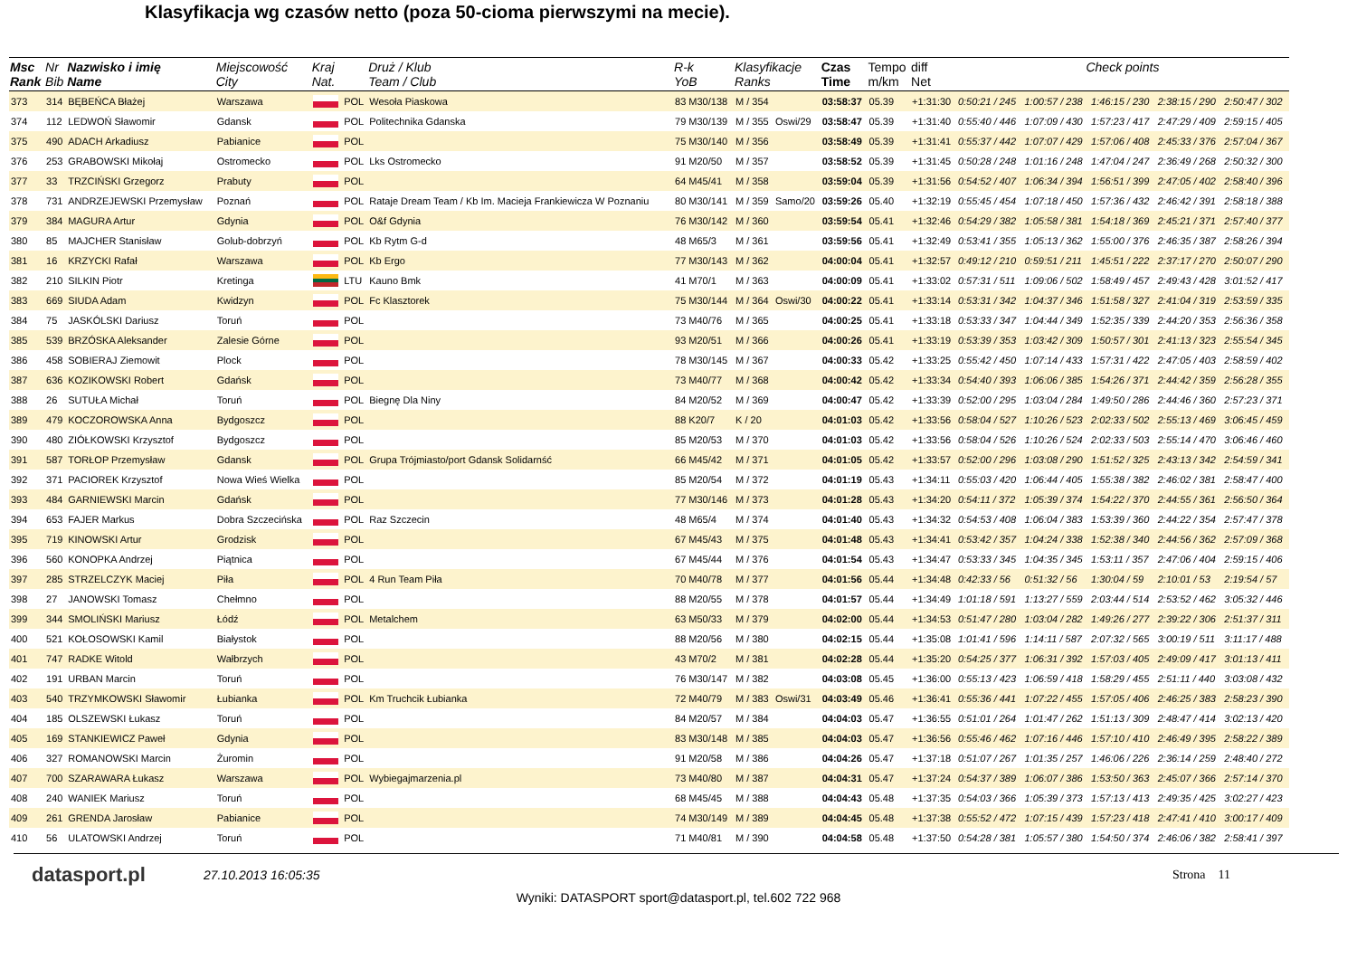Klasyfikacja wg czasów netto (poza 50-cioma pierwszymi na mecie).
| Msc Rank | Nr Bib | Nazwisko i imię Name | Miejscowość City | Kraj Nat. | | Druż / Klub Team / Club | R-k YoB | Klasyfikacje Ranks | | Czas Time | Tempo m/km | diff Net | Check points | | | | |
| --- | --- | --- | --- | --- | --- | --- | --- | --- | --- | --- | --- | --- | --- | --- | --- | --- | --- |
| 373 | 314 | BĘBEŃCA Błażej | Warszawa | | POL | Wesoła Piaskowa | 83 M30/138 | M / 354 | | 03:58:37 | 05.39 | +1:31:30 | 0:50:21 / 245 | 1:00:57 / 238 | 1:46:15 / 230 | 2:38:15 / 290 | 2:50:47 / 302 |
| 374 | 112 | LEDWOŃ Sławomir | Gdansk | | POL | Politechnika Gdanska | 79 M30/139 | M / 355 | Oswi/29 | 03:58:47 | 05.39 | +1:31:40 | 0:55:40 / 446 | 1:07:09 / 430 | 1:57:23 / 417 | 2:47:29 / 409 | 2:59:15 / 405 |
| 375 | 490 | ADACH Arkadiusz | Pabianice | | POL | | 75 M30/140 | M / 356 | | 03:58:49 | 05.39 | +1:31:41 | 0:55:37 / 442 | 1:07:07 / 429 | 1:57:06 / 408 | 2:45:33 / 376 | 2:57:04 / 367 |
| 376 | 253 | GRABOWSKI Mikołaj | Ostromecko | | POL | Lks Ostromecko | 91 M20/50 | M / 357 | | 03:58:52 | 05.39 | +1:31:45 | 0:50:28 / 248 | 1:01:16 / 248 | 1:47:04 / 247 | 2:36:49 / 268 | 2:50:32 / 300 |
| 377 | 33 | TRZCIŃSKI Grzegorz | Prabuty | | POL | | 64 M45/41 | M / 358 | | 03:59:04 | 05.39 | +1:31:56 | 0:54:52 / 407 | 1:06:34 / 394 | 1:56:51 / 399 | 2:47:05 / 402 | 2:58:40 / 396 |
| 378 | 731 | ANDRZEJEWSKI Przemysław | Poznań | | POL | Rataje Dream Team / Kb Im. Macieja Frankiewicza W Poznaniu | 80 M30/141 | M / 359 | Samo/20 | 03:59:26 | 05.40 | +1:32:19 | 0:55:45 / 454 | 1:07:18 / 450 | 1:57:36 / 432 | 2:46:42 / 391 | 2:58:18 / 388 |
| 379 | 384 | MAGURA Artur | Gdynia | | POL | O&f Gdynia | 76 M30/142 | M / 360 | | 03:59:54 | 05.41 | +1:32:46 | 0:54:29 / 382 | 1:05:58 / 381 | 1:54:18 / 369 | 2:45:21 / 371 | 2:57:40 / 377 |
| 380 | 85 | MAJCHER Stanisław | Golub-dobrzyń | | POL | Kb Rytm G-d | 48 M65/3 | M / 361 | | 03:59:56 | 05.41 | +1:32:49 | 0:53:41 / 355 | 1:05:13 / 362 | 1:55:00 / 376 | 2:46:35 / 387 | 2:58:26 / 394 |
| 381 | 16 | KRZYCKI Rafał | Warszawa | | POL | Kb Ergo | 77 M30/143 | M / 362 | | 04:00:04 | 05.41 | +1:32:57 | 0:49:12 / 210 | 0:59:51 / 211 | 1:45:51 / 222 | 2:37:17 / 270 | 2:50:07 / 290 |
| 382 | 210 | SILKIN Piotr | Kretinga | | LTU | Kauno Bmk | 41 M70/1 | M / 363 | | 04:00:09 | 05.41 | +1:33:02 | 0:57:31 / 511 | 1:09:06 / 502 | 1:58:49 / 457 | 2:49:43 / 428 | 3:01:52 / 417 |
| 383 | 669 | SIUDA Adam | Kwidzyn | | POL | Fc Klasztorek | 75 M30/144 | M / 364 | Oswi/30 | 04:00:22 | 05.41 | +1:33:14 | 0:53:31 / 342 | 1:04:37 / 346 | 1:51:58 / 327 | 2:41:04 / 319 | 2:53:59 / 335 |
| 384 | 75 | JASKÓLSKI Dariusz | Toruń | | POL | | 73 M40/76 | M / 365 | | 04:00:25 | 05.41 | +1:33:18 | 0:53:33 / 347 | 1:04:44 / 349 | 1:52:35 / 339 | 2:44:20 / 353 | 2:56:36 / 358 |
| 385 | 539 | BRZÓSKA Aleksander | Zalesie Górne | | POL | | 93 M20/51 | M / 366 | | 04:00:26 | 05.41 | +1:33:19 | 0:53:39 / 353 | 1:03:42 / 309 | 1:50:57 / 301 | 2:41:13 / 323 | 2:55:54 / 345 |
| 386 | 458 | SOBIERAJ Ziemowit | Plock | | POL | | 78 M30/145 | M / 367 | | 04:00:33 | 05.42 | +1:33:25 | 0:55:42 / 450 | 1:07:14 / 433 | 1:57:31 / 422 | 2:47:05 / 403 | 2:58:59 / 402 |
| 387 | 636 | KOZIKOWSKI Robert | Gdańsk | | POL | | 73 M40/77 | M / 368 | | 04:00:42 | 05.42 | +1:33:34 | 0:54:40 / 393 | 1:06:06 / 385 | 1:54:26 / 371 | 2:44:42 / 359 | 2:56:28 / 355 |
| 388 | 26 | SUTUŁA Michał | Toruń | | POL | Biegnę Dla Niny | 84 M20/52 | M / 369 | | 04:00:47 | 05.42 | +1:33:39 | 0:52:00 / 295 | 1:03:04 / 284 | 1:49:50 / 286 | 2:44:46 / 360 | 2:57:23 / 371 |
| 389 | 479 | KOCZOROWSKA Anna | Bydgoszcz | | POL | | 88 K20/7 | K / 20 | | 04:01:03 | 05.42 | +1:33:56 | 0:58:04 / 527 | 1:10:26 / 523 | 2:02:33 / 502 | 2:55:13 / 469 | 3:06:45 / 459 |
| 390 | 480 | ZIÓŁKOWSKI Krzysztof | Bydgoszcz | | POL | | 85 M20/53 | M / 370 | | 04:01:03 | 05.42 | +1:33:56 | 0:58:04 / 526 | 1:10:26 / 524 | 2:02:33 / 503 | 2:55:14 / 470 | 3:06:46 / 460 |
| 391 | 587 | TORŁOP Przemysław | Gdansk | | POL | Grupa Trójmiasto/port Gdansk Solidarnść | 66 M45/42 | M / 371 | | 04:01:05 | 05.42 | +1:33:57 | 0:52:00 / 296 | 1:03:08 / 290 | 1:51:52 / 325 | 2:43:13 / 342 | 2:54:59 / 341 |
| 392 | 371 | PACIOREK Krzysztof | Nowa Wieś Wielka | | POL | | 85 M20/54 | M / 372 | | 04:01:19 | 05.43 | +1:34:11 | 0:55:03 / 420 | 1:06:44 / 405 | 1:55:38 / 382 | 2:46:02 / 381 | 2:58:47 / 400 |
| 393 | 484 | GARNIEWSKI Marcin | Gdańsk | | POL | | 77 M30/146 | M / 373 | | 04:01:28 | 05.43 | +1:34:20 | 0:54:11 / 372 | 1:05:39 / 374 | 1:54:22 / 370 | 2:44:55 / 361 | 2:56:50 / 364 |
| 394 | 653 | FAJER Markus | Dobra Szczecińska | | POL | Raz Szczecin | 48 M65/4 | M / 374 | | 04:01:40 | 05.43 | +1:34:32 | 0:54:53 / 408 | 1:06:04 / 383 | 1:53:39 / 360 | 2:44:22 / 354 | 2:57:47 / 378 |
| 395 | 719 | KINOWSKI Artur | Grodzisk | | POL | | 67 M45/43 | M / 375 | | 04:01:48 | 05.43 | +1:34:41 | 0:53:42 / 357 | 1:04:24 / 338 | 1:52:38 / 340 | 2:44:56 / 362 | 2:57:09 / 368 |
| 396 | 560 | KONOPKA Andrzej | Piątnica | | POL | | 67 M45/44 | M / 376 | | 04:01:54 | 05.43 | +1:34:47 | 0:53:33 / 345 | 1:04:35 / 345 | 1:53:11 / 357 | 2:47:06 / 404 | 2:59:15 / 406 |
| 397 | 285 | STRZELCZYK Maciej | Piła | | POL | 4 Run Team Piła | 70 M40/78 | M / 377 | | 04:01:56 | 05.44 | +1:34:48 | 0:42:33 / 56 | 0:51:32 / 56 | 1:30:04 / 59 | 2:10:01 / 53 | 2:19:54 / 57 |
| 398 | 27 | JANOWSKI Tomasz | Chełmno | | POL | | 88 M20/55 | M / 378 | | 04:01:57 | 05.44 | +1:34:49 | 1:01:18 / 591 | 1:13:27 / 559 | 2:03:44 / 514 | 2:53:52 / 462 | 3:05:32 / 446 |
| 399 | 344 | SMOLIŃSKI Mariusz | Łódź | | POL | Metalchem | 63 M50/33 | M / 379 | | 04:02:00 | 05.44 | +1:34:53 | 0:51:47 / 280 | 1:03:04 / 282 | 1:49:26 / 277 | 2:39:22 / 306 | 2:51:37 / 311 |
| 400 | 521 | KOŁOSOWSKI Kamil | Białystok | | POL | | 88 M20/56 | M / 380 | | 04:02:15 | 05.44 | +1:35:08 | 1:01:41 / 596 | 1:14:11 / 587 | 2:07:32 / 565 | 3:00:19 / 511 | 3:11:17 / 488 |
| 401 | 747 | RADKE Witold | Wałbrzych | | POL | | 43 M70/2 | M / 381 | | 04:02:28 | 05.44 | +1:35:20 | 0:54:25 / 377 | 1:06:31 / 392 | 1:57:03 / 405 | 2:49:09 / 417 | 3:01:13 / 411 |
| 402 | 191 | URBAN Marcin | Toruń | | POL | | 76 M30/147 | M / 382 | | 04:03:08 | 05.45 | +1:36:00 | 0:55:13 / 423 | 1:06:59 / 418 | 1:58:29 / 455 | 2:51:11 / 440 | 3:03:08 / 432 |
| 403 | 540 | TRZYMKOWSKI Sławomir | Łubianka | | POL | Km Truchcik Łubianka | 72 M40/79 | M / 383 | Oswi/31 | 04:03:49 | 05.46 | +1:36:41 | 0:55:36 / 441 | 1:07:22 / 455 | 1:57:05 / 406 | 2:46:25 / 383 | 2:58:23 / 390 |
| 404 | 185 | OLSZEWSKI Łukasz | Toruń | | POL | | 84 M20/57 | M / 384 | | 04:04:03 | 05.47 | +1:36:55 | 0:51:01 / 264 | 1:01:47 / 262 | 1:51:13 / 309 | 2:48:47 / 414 | 3:02:13 / 420 |
| 405 | 169 | STANKIEWICZ Paweł | Gdynia | | POL | | 83 M30/148 | M / 385 | | 04:04:03 | 05.47 | +1:36:56 | 0:55:46 / 462 | 1:07:16 / 446 | 1:57:10 / 410 | 2:46:49 / 395 | 2:58:22 / 389 |
| 406 | 327 | ROMANOWSKI Marcin | Żuromin | | POL | | 91 M20/58 | M / 386 | | 04:04:26 | 05.47 | +1:37:18 | 0:51:07 / 267 | 1:01:35 / 257 | 1:46:06 / 226 | 2:36:14 / 259 | 2:48:40 / 272 |
| 407 | 700 | SZARAWARA Łukasz | Warszawa | | POL | Wybiegajmarzenia.pl | 73 M40/80 | M / 387 | | 04:04:31 | 05.47 | +1:37:24 | 0:54:37 / 389 | 1:06:07 / 386 | 1:53:50 / 363 | 2:45:07 / 366 | 2:57:14 / 370 |
| 408 | 240 | WANIEK Mariusz | Toruń | | POL | | 68 M45/45 | M / 388 | | 04:04:43 | 05.48 | +1:37:35 | 0:54:03 / 366 | 1:05:39 / 373 | 1:57:13 / 413 | 2:49:35 / 425 | 3:02:27 / 423 |
| 409 | 261 | GRENDA Jarosław | Pabianice | | POL | | 74 M30/149 | M / 389 | | 04:04:45 | 05.48 | +1:37:38 | 0:55:52 / 472 | 1:07:15 / 439 | 1:57:23 / 418 | 2:47:41 / 410 | 3:00:17 / 409 |
| 410 | 56 | ULATOWSKI Andrzej | Toruń | | POL | | 71 M40/81 | M / 390 | | 04:04:58 | 05.48 | +1:37:50 | 0:54:28 / 381 | 1:05:57 / 380 | 1:54:50 / 374 | 2:46:06 / 382 | 2:58:41 / 397 |
datasport.pl
27.10.2013 16:05:35 Strona 11
Wyniki: DATASPORT sport@datasport.pl, tel.602 722 968